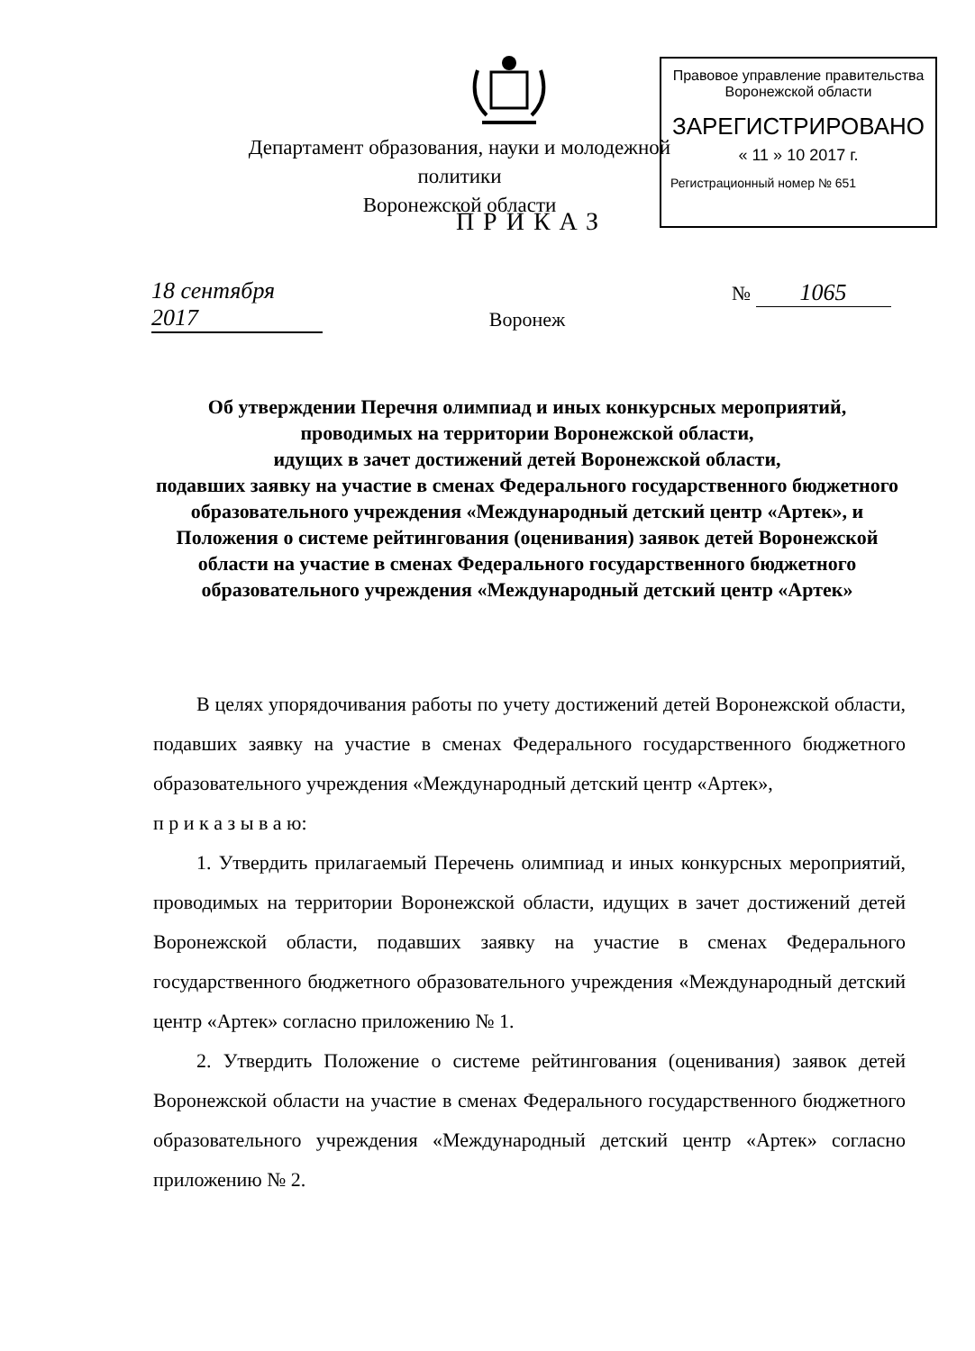Правовое управление правительства
Воронежской области
ЗАРЕГИСТРИРОВАНО
« 11 » 10 2017 г.
Регистрационный номер № 651
Департамент образования, науки и молодежной политики
Воронежской области
ПРИКАЗ
18 сентября 2017
№ 1065
Воронеж
Об утверждении Перечня олимпиад и иных конкурсных мероприятий, проводимых на территории Воронежской области,
идущих в зачет достижений детей Воронежской области,
подавших заявку на участие в сменах Федерального государственного бюджетного образовательного учреждения «Международный детский центр «Артек», и Положения о системе рейтингования (оценивания) заявок детей Воронежской области на участие в сменах Федерального государственного бюджетного образовательного учреждения «Международный детский центр «Артек»
В целях упорядочивания работы по учету достижений детей Воронежской области, подавших заявку на участие в сменах Федерального государственного бюджетного образовательного учреждения «Международный детский центр «Артек»,
п р и к а з ы в а ю:
1. Утвердить прилагаемый Перечень олимпиад и иных конкурсных мероприятий, проводимых на территории Воронежской области, идущих в зачет достижений детей Воронежской области, подавших заявку на участие в сменах Федерального государственного бюджетного образовательного учреждения «Международный детский центр «Артек» согласно приложению № 1.
2. Утвердить Положение о системе рейтингования (оценивания) заявок детей Воронежской области на участие в сменах Федерального государственного бюджетного образовательного учреждения «Международный детский центр «Артек» согласно приложению № 2.